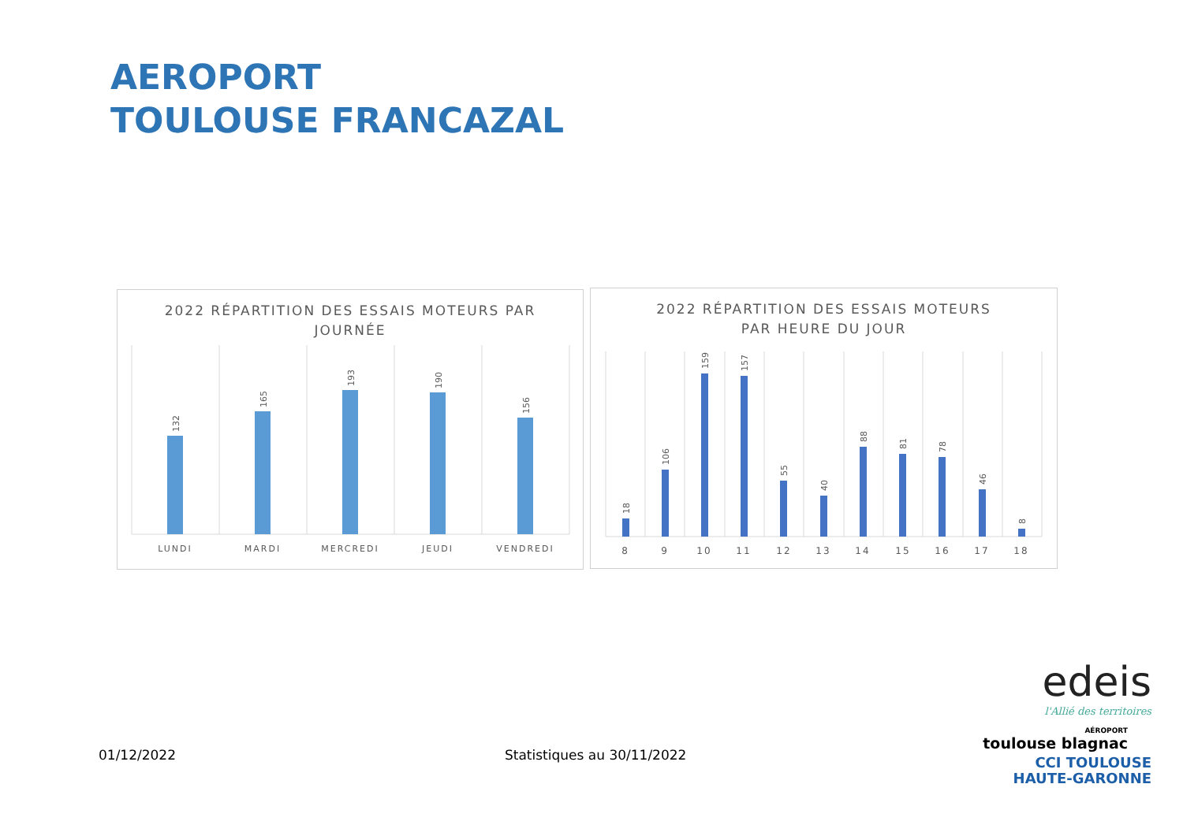AEROPORT
TOULOUSE FRANCAZAL
2022 RÉPARTITION DES ESSAIS MOTEURS PAR
JOURNÉE
132
165
193
190
156
LUNDI
MARDI
MERCREDI
JEUDI
VENDREDI
2022 RÉPARTITION DES ESSAIS MOTEURS
PAR HEURE DU JOUR
18
106
159
157
55
40
88
81
78
46
8
8
9
10
11
12
13
14
15
16
17
18
01/12/2022 Statistiques au 30/11/2022
edeis
l'Allié des territoires
AÉROPORT
toulouse blagnac
CCI TOULOUSE
HAUTE-GARONNE